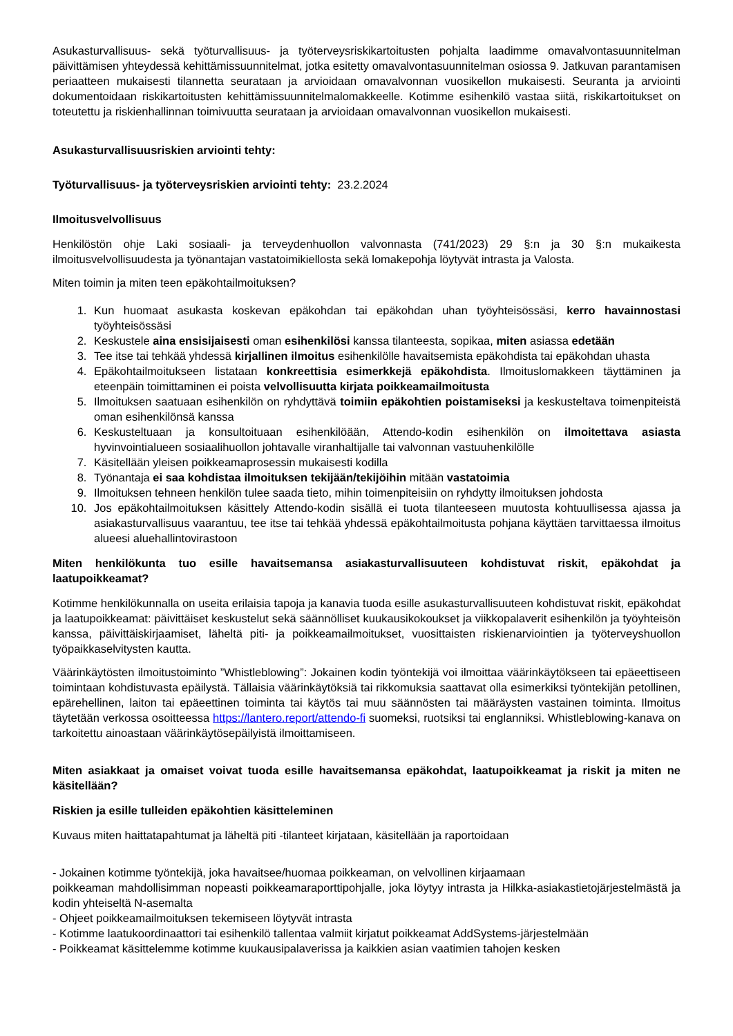Asukasturvallisuus- sekä työturvallisuus- ja työterveysriskikartoitusten pohjalta laadimme omavalvontasuunnitelman päivittämisen yhteydessä kehittämissuunnitelmat, jotka esitetty omavalvontasuunnitelman osiossa 9. Jatkuvan parantamisen periaatteen mukaisesti tilannetta seurataan ja arvioidaan omavalvonnan vuosikellon mukaisesti. Seuranta ja arviointi dokumentoidaan riskikartoitusten kehittämissuunnitelmalomakkeelle. Kotimme esihenkilö vastaa siitä, riskikartoitukset on toteutettu ja riskienhallinnan toimivuutta seurataan ja arvioidaan omavalvonnan vuosikellon mukaisesti.
Asukasturvallisuusriskien arviointi tehty:
Työturvallisuus- ja työterveysriskien arviointi tehty: 23.2.2024
Ilmoitusvelvollisuus
Henkilöstön ohje Laki sosiaali- ja terveydenhuollon valvonnasta (741/2023) 29 §:n ja 30 §:n mukaikesta ilmoitusvelvollisuudesta ja työnantajan vastatoimikiellosta sekä lomakepohja löytyvät intrasta ja Valosta.
Miten toimin ja miten teen epäkohtailmoituksen?
1. Kun huomaat asukasta koskevan epäkohdan tai epäkohdan uhan työyhteisössäsi, kerro havainnostasi työyhteisössäsi
2. Keskustele aina ensisijaisesti oman esihenkilösi kanssa tilanteesta, sopikaa, miten asiassa edetään
3. Tee itse tai tehkää yhdessä kirjallinen ilmoitus esihenkilölle havaitsemista epäkohdista tai epäkohdan uhasta
4. Epäkohtailmoitukseen listataan konkreettisia esimerkkejä epäkohdista. Ilmoituslomakkeen täyttäminen ja eteenpäin toimittaminen ei poista velvollisuutta kirjata poikkeamailmoitusta
5. Ilmoituksen saatuaan esihenkilön on ryhdyttävä toimiin epäkohtien poistamiseksi ja keskusteltava toimenpiteistä oman esihenkilönsä kanssa
6. Keskusteltuaan ja konsultoituaan esihenkilöään, Attendo-kodin esihenkilön on ilmoitettava asiasta hyvinvointialueen sosiaalihuollon johtavalle viranhaltijalle tai valvonnan vastuuhenkilölle
7. Käsitellään yleisen poikkeamaprosessin mukaisesti kodilla
8. Työnantaja ei saa kohdistaa ilmoituksen tekijään/tekijöihin mitään vastatoimia
9. Ilmoituksen tehneen henkilön tulee saada tieto, mihin toimenpiteisiin on ryhdytty ilmoituksen johdosta
10. Jos epäkohtailmoituksen käsittely Attendo-kodin sisällä ei tuota tilanteeseen muutosta kohtuullisessa ajassa ja asiakasturvallisuus vaarantuu, tee itse tai tehkää yhdessä epäkohtailmoitusta pohjana käyttäen tarvittaessa ilmoitus alueesi aluehallintovirastoon
Miten henkilökunta tuo esille havaitsemansa asiakasturvallisuuteen kohdistuvat riskit, epäkohdat ja laatupoikkeamat?
Kotimme henkilökunnalla on useita erilaisia tapoja ja kanavia tuoda esille asukasturvallisuuteen kohdistuvat riskit, epäkohdat ja laatupoikkeamat: päivittäiset keskustelut sekä säännölliset kuukausikokoukset ja viikkopalaverit esihenkilön ja työyhteisön kanssa, päivittäiskirjaamiset, läheltä piti- ja poikkeamailmoitukset, vuosittaisten riskienarviointien ja työterveyshuollon työpaikkaselvitysten kautta.
Väärinkäytösten ilmoitustoiminto ”Whistleblowing”: Jokainen kodin työntekijä voi ilmoittaa väärinkäytökseen tai epäeettiseen toimintaan kohdistuvasta epäilystä. Tällaisia väärinkäytöksiä tai rikkomuksia saattavat olla esimerkiksi työntekijän petollinen, epärehellinen, laiton tai epäeettinen toiminta tai käytös tai muu säännösten tai määräysten vastainen toiminta. Ilmoitus täytetään verkossa osoitteessa https://lantero.report/attendo-fi suomeksi, ruotsiksi tai englanniksi. Whistleblowing-kanava on tarkoitettu ainoastaan väärinkäytösepäilyistä ilmoittamiseen.
Miten asiakkaat ja omaiset voivat tuoda esille havaitsemansa epäkohdat, laatupoikkeamat ja riskit ja miten ne käsitellään?
Riskien ja esille tulleiden epäkohtien käsitteleminen
Kuvaus miten haittatapahtumat ja läheltä piti -tilanteet kirjataan, käsitellään ja raportoidaan
- Jokainen kotimme työntekijä, joka havaitsee/huomaa poikkeaman, on velvollinen kirjaamaan
poikkeaman mahdollisimman nopeasti poikkeamaraporttipohjalle, joka löytyy intrasta ja Hilkka-asiakastietojärjestelmästä ja kodin yhteiseltä N-asemalta
- Ohjeet poikkeamailmoituksen tekemiseen löytyvät intrasta
- Kotimme laatukoordinaattori tai esihenkilö tallentaa valmiit kirjatut poikkeamat AddSystems-järjestelmään
- Poikkeamat käsittelemme kotimme kuukausipalaverissa ja kaikkien asian vaatimien tahojen kesken